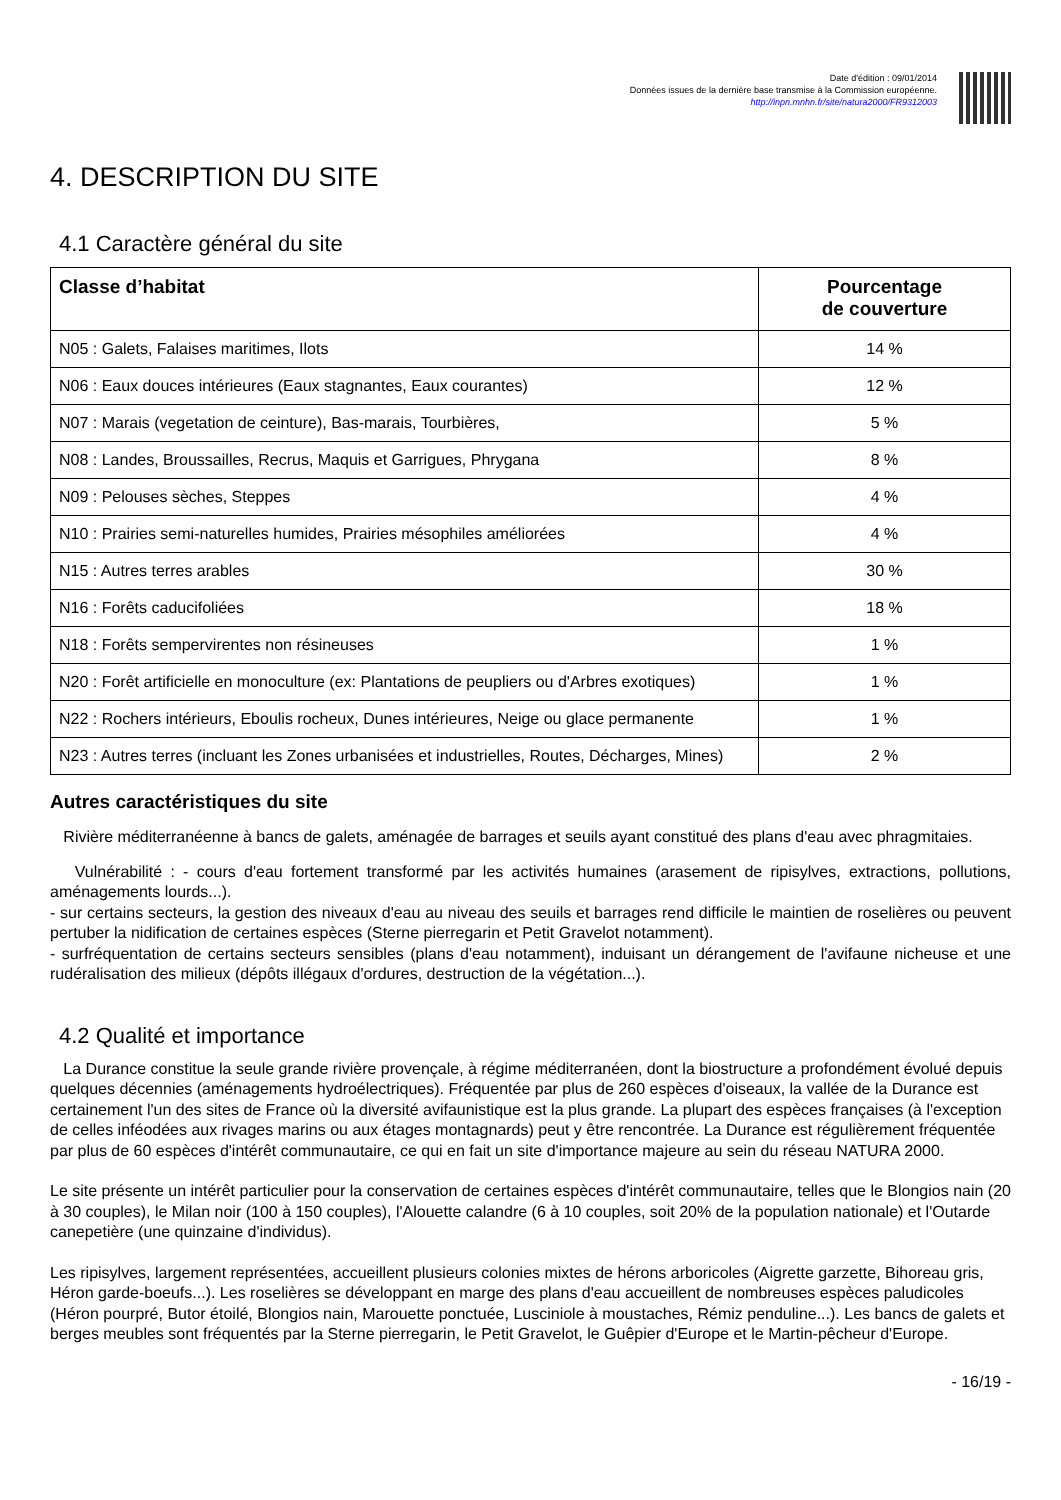Date d'édition : 09/01/2014
Données issues de la dernière base transmise à la Commission européenne.
http://inpn.mnhn.fr/site/natura2000/FR9312003
4. DESCRIPTION DU SITE
4.1 Caractère général du site
| Classe d’habitat | Pourcentage de couverture |
| --- | --- |
| N05 : Galets, Falaises maritimes, Ilots | 14 % |
| N06 : Eaux douces intérieures (Eaux stagnantes, Eaux courantes) | 12 % |
| N07 : Marais (vegetation de ceinture), Bas-marais, Tourbières, | 5 % |
| N08 : Landes, Broussailles, Recrus, Maquis et Garrigues, Phrygana | 8 % |
| N09 : Pelouses sèches, Steppes | 4 % |
| N10 : Prairies semi-naturelles humides, Prairies mésophiles améliorées | 4 % |
| N15 : Autres terres arables | 30 % |
| N16 : Forêts caducifoliées | 18 % |
| N18 : Forêts sempervirentes non résineuses | 1 % |
| N20 : Forêt artificielle en monoculture (ex: Plantations de peupliers ou d'Arbres exotiques) | 1 % |
| N22 : Rochers intérieurs, Eboulis rocheux, Dunes intérieures, Neige ou glace permanente | 1 % |
| N23 : Autres terres (incluant les Zones urbanisées et industrielles, Routes, Décharges, Mines) | 2 % |
Autres caractéristiques du site
Rivière méditerranéenne à bancs de galets, aménagée de barrages et seuils ayant constitué des plans d'eau avec phragmitaies.
Vulnérabilité : - cours d'eau fortement transformé par les activités humaines (arasement de ripisylves, extractions, pollutions, aménagements lourds...).
- sur certains secteurs, la gestion des niveaux d'eau au niveau des seuils et barrages rend difficile le maintien de roselières ou peuvent pertuber la nidification de certaines espèces (Sterne pierregarin et Petit Gravelot notamment).
- surfréquentation de certains secteurs sensibles (plans d'eau notamment), induisant un dérangement de l'avifaune nicheuse et une rudéralisation des milieux (dépôts illégaux d'ordures, destruction de la végétation...).
4.2 Qualité et importance
La Durance constitue la seule grande rivière provençale, à régime méditerranéen, dont la biostructure a profondément évolué depuis quelques décennies (aménagements hydroélectriques). Fréquentée par plus de 260 espèces d'oiseaux, la vallée de la Durance est certainement l'un des sites de France où la diversité avifaunistique est la plus grande. La plupart des espèces françaises (à l'exception de celles inféodées aux rivages marins ou aux étages montagnards) peut y être rencontrée. La Durance est régulièrement fréquentée par plus de 60 espèces d'intérêt communautaire, ce qui en fait un site d'importance majeure au sein du réseau NATURA 2000.
Le site présente un intérêt particulier pour la conservation de certaines espèces d'intérêt communautaire, telles que le Blongios nain (20 à 30 couples), le Milan noir (100 à 150 couples), l'Alouette calandre (6 à 10 couples, soit 20% de la population nationale) et l'Outarde canepetière (une quinzaine d'individus).
Les ripisylves, largement représentées, accueillent plusieurs colonies mixtes de hérons arboricoles (Aigrette garzette, Bihoreau gris, Héron garde-boeufs...). Les roselières se développant en marge des plans d'eau accueillent de nombreuses espèces paludicoles (Héron pourpré, Butor étoilé, Blongios nain, Marouette ponctuée, Lusciniole à moustaches, Rémiz penduline...). Les bancs de galets et berges meubles sont fréquentés par la Sterne pierregarin, le Petit Gravelot, le Guêpier d'Europe et le Martin-pêcheur d'Europe.
- 16/19 -